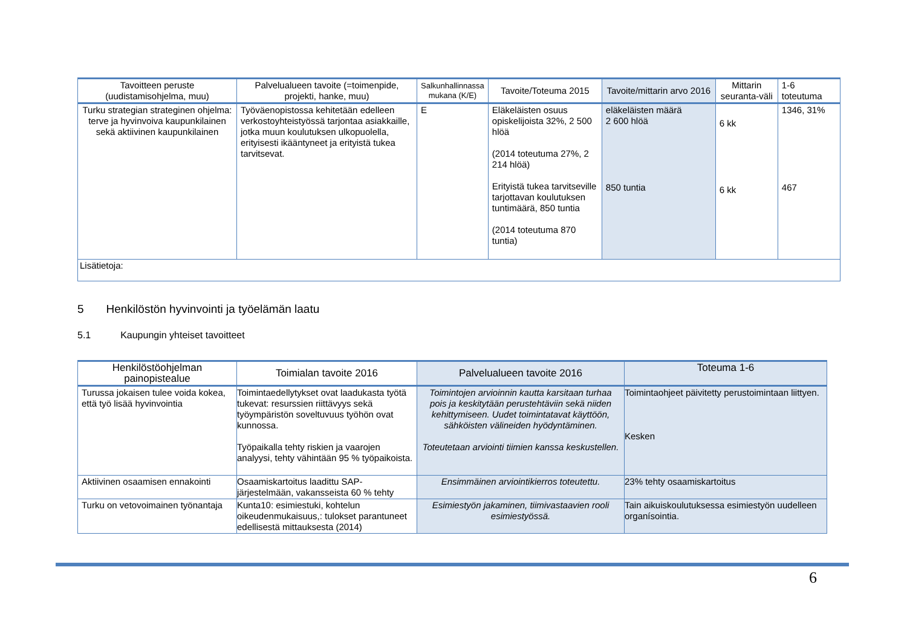| Tavoitteen peruste (uudistamisohjelma, muu) | Palvelualueen tavoite (=toimenpide, projekti, hanke, muu) | Salkunhallinnassa mukana (K/E) | Tavoite/Toteuma 2015 | Tavoite/mittarin arvo 2016 | Mittarin seuranta-väli | 1-6 toteutuma |
| --- | --- | --- | --- | --- | --- | --- |
| Turku strategian strateginen ohjelma: terve ja hyvinvoiva kaupunkilainen sekä aktiivinen kaupunkilainen | Työväenopistossa kehitetään edelleen verkostoyhteistyössä tarjontaa asiakkaille, jotka muun koulutuksen ulkopuolella, erityisesti ikääntyneet ja erityistä tukea tarvitsevat. | E | Eläkeläisten osuus opiskelijoista 32%, 2 500 hlöä (2014 toteutuma 27%, 2 214 hlöä) Erityistä tukea tarvitseville tarjottavan koulutuksen tuntimäärä, 850 tuntia (2014 toteutuma 870 tuntia) | eläkeläisten määrä 2 600 hlöä 850 tuntia | 6 kk 6 kk | 1346, 31% 467 |
| Lisätietoja: | | | | | | |
5 Henkilöstön hyvinvointi ja työelämän laatu
5.1 Kaupungin yhteiset tavoitteet
| Henkilöstöohjelman painopistealue | Toimialan tavoite 2016 | Palvelualueen tavoite 2016 | Toteuma 1-6 |
| --- | --- | --- | --- |
| Turussa jokaisen tulee voida kokea, että työ lisää hyvinvointia | Toimintaedellytykset ovat laadukasta työtä tukevat: resurssien riittävyys sekä työympäristön soveltuvuus työhön ovat kunnossa. Työpaikalla tehty riskien ja vaarojen analyysi, tehty vähintään 95 % työpaikoista. | Toimintojen arvioinnin kautta karsitaan turhaa pois ja keskitytään perustehtäviin sekä niiden kehittymiseen. Uudet toimintatavat käyttöön, sähköisten välineiden hyödyntäminen. Toteutetaan arviointi tiimien kanssa keskustellen. | Toimintaohjeet päivitetty perustoimintaan liittyen. Kesken |
| Aktiivinen osaamisen ennakointi | Osaamiskartoitus laadittu SAP-järjestelmään, vakansseista 60 % tehty | Ensimmäinen arviointikierros toteutettu. | 23% tehty osaamiskartoitus |
| Turku on vetovoimainen työnantaja | Kunta10: esimiestuki, kohtelun oikeudenmukaisuus,: tulokset parantuneet edellisestä mittauksesta (2014) | Esimiestyön jakaminen, tiimivastaavien rooli esimiestyössä. | Tain aikuiskoulutuksessa esimiestyön uudelleen organísointia. |
6